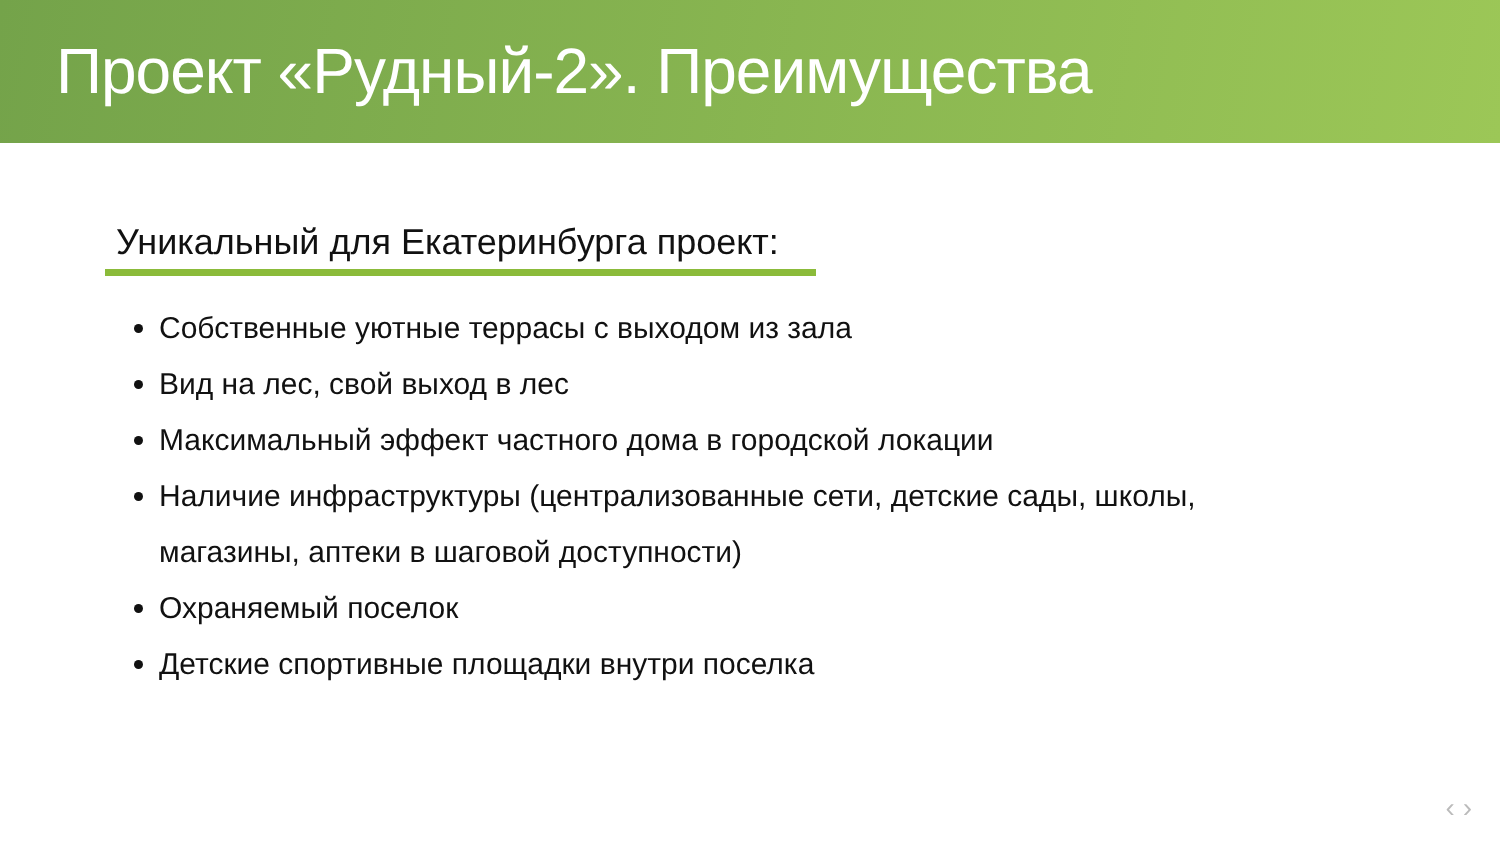Проект «Рудный-2». Преимущества
Уникальный для Екатеринбурга проект:
Собственные уютные террасы с выходом из зала
Вид на лес, свой выход в лес
Максимальный эффект частного дома в городской локации
Наличие инфраструктуры (централизованные сети, детские сады, школы, магазины, аптеки в шаговой доступности)
Охраняемый поселок
Детские спортивные площадки внутри поселка
‹ ›